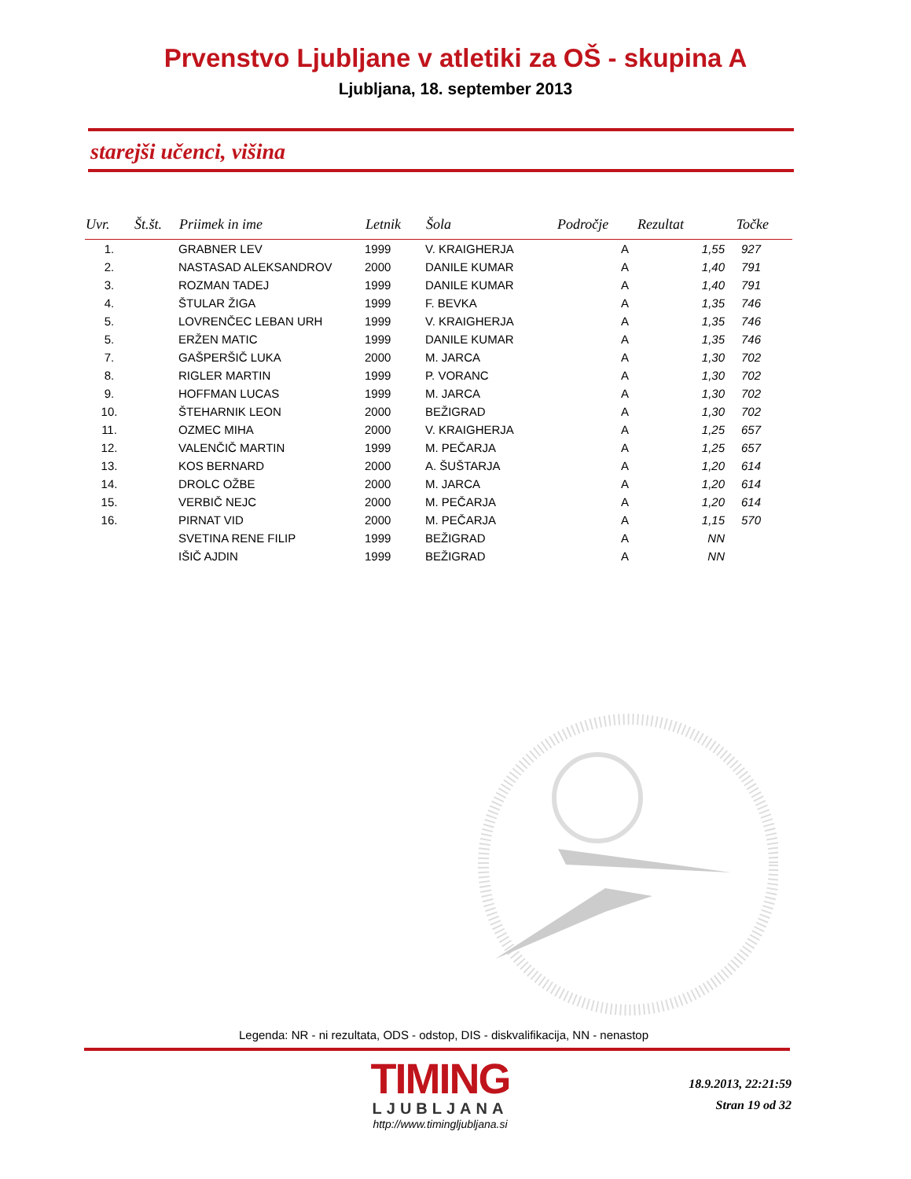Prvenstvo Ljubljane v atletiki za OŠ - skupina A
Ljubljana, 18. september 2013
starejši učenci, višina
| Uvr. | Št.št. | Priimek in ime | Letnik | Šola | Področje | Rezultat | Točke |
| --- | --- | --- | --- | --- | --- | --- | --- |
| 1. | | GRABNER LEV | 1999 | V. KRAIGHERJA | A | 1,55 | 927 |
| 2. | | NASTASAD ALEKSANDROV | 2000 | DANILE KUMAR | A | 1,40 | 791 |
| 3. | | ROZMAN TADEJ | 1999 | DANILE KUMAR | A | 1,40 | 791 |
| 4. | | ŠTULAR ŽIGA | 1999 | F. BEVKA | A | 1,35 | 746 |
| 5. | | LOVRENČEC LEBAN URH | 1999 | V. KRAIGHERJA | A | 1,35 | 746 |
| 5. | | ERŽEN MATIC | 1999 | DANILE KUMAR | A | 1,35 | 746 |
| 7. | | GAŠPERŠIČ LUKA | 2000 | M. JARCA | A | 1,30 | 702 |
| 8. | | RIGLER MARTIN | 1999 | P. VORANC | A | 1,30 | 702 |
| 9. | | HOFFMAN LUCAS | 1999 | M. JARCA | A | 1,30 | 702 |
| 10. | | ŠTEHARNIK LEON | 2000 | BEŽIGRAD | A | 1,30 | 702 |
| 11. | | OZMEC MIHA | 2000 | V. KRAIGHERJA | A | 1,25 | 657 |
| 12. | | VALENČIČ MARTIN | 1999 | M. PEČARJA | A | 1,25 | 657 |
| 13. | | KOS BERNARD | 2000 | A. ŠUŠTARJA | A | 1,20 | 614 |
| 14. | | DROLC OŽBE | 2000 | M. JARCA | A | 1,20 | 614 |
| 15. | | VERBIČ NEJC | 2000 | M. PEČARJA | A | 1,20 | 614 |
| 16. | | PIRNAT VID | 2000 | M. PEČARJA | A | 1,15 | 570 |
| | | SVETINA RENE FILIP | 1999 | BEŽIGRAD | A | NN | |
| | | IŠIČ AJDIN | 1999 | BEŽIGRAD | A | NN | |
Legenda: NR - ni rezultata, ODS - odstop, DIS - diskvalifikacija, NN - nenastop
TIMING
LJUBLJANA
http://www.timingljubljana.si
18.9.2013, 22:21:59
Stran 19 od 32